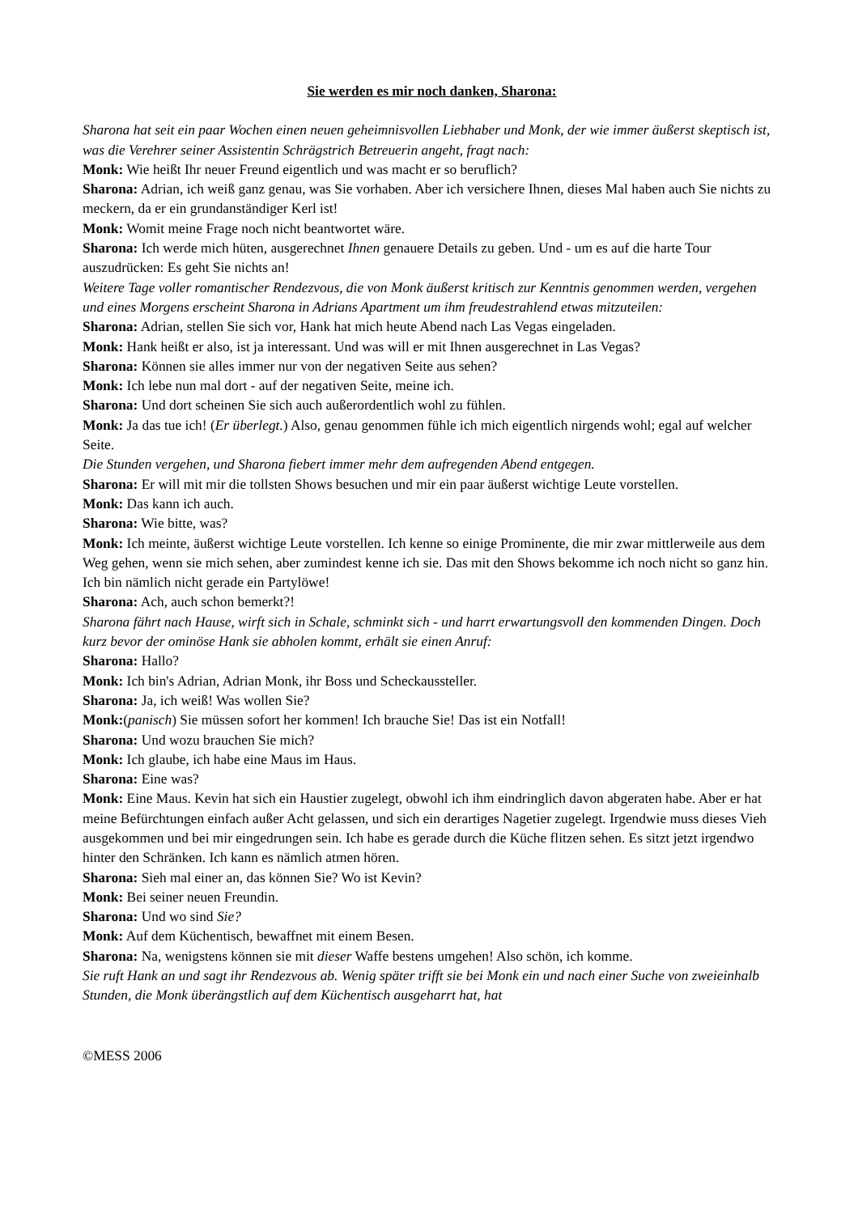Sie werden es mir noch danken, Sharona:
Sharona hat seit ein paar Wochen einen neuen geheimnisvollen Liebhaber und Monk, der wie immer äußerst skeptisch ist, was die Verehrer seiner Assistentin Schrägstrich Betreuerin angeht, fragt nach:
Monk: Wie heißt Ihr neuer Freund eigentlich und was macht er so beruflich?
Sharona: Adrian, ich weiß ganz genau, was Sie vorhaben. Aber ich versichere Ihnen, dieses Mal haben auch Sie nichts zu meckern, da er ein grundanständiger Kerl ist!
Monk: Womit meine Frage noch nicht beantwortet wäre.
Sharona: Ich werde mich hüten, ausgerechnet Ihnen genauere Details zu geben. Und - um es auf die harte Tour auszudrücken: Es geht Sie nichts an!
Weitere Tage voller romantischer Rendezvous, die von Monk äußerst kritisch zur Kenntnis genommen werden, vergehen und eines Morgens erscheint Sharona in Adrians Apartment um ihm freudestrahlend etwas mitzuteilen:
Sharona: Adrian, stellen Sie sich vor, Hank hat mich heute Abend nach Las Vegas eingeladen.
Monk: Hank heißt er also, ist ja interessant. Und was will er mit Ihnen ausgerechnet in Las Vegas?
Sharona: Können sie alles immer nur von der negativen Seite aus sehen?
Monk: Ich lebe nun mal dort - auf der negativen Seite, meine ich.
Sharona: Und dort scheinen Sie sich auch außerordentlich wohl zu fühlen.
Monk: Ja das tue ich! (Er überlegt.) Also, genau genommen fühle ich mich eigentlich nirgends wohl; egal auf welcher Seite.
Die Stunden vergehen, und Sharona fiebert immer mehr dem aufregenden Abend entgegen.
Sharona: Er will mit mir die tollsten Shows besuchen und mir ein paar äußerst wichtige Leute vorstellen.
Monk: Das kann ich auch.
Sharona: Wie bitte, was?
Monk: Ich meinte, äußerst wichtige Leute vorstellen. Ich kenne so einige Prominente, die mir zwar mittlerweile aus dem Weg gehen, wenn sie mich sehen, aber zumindest kenne ich sie. Das mit den Shows bekomme ich noch nicht so ganz hin. Ich bin nämlich nicht gerade ein Partylöwe!
Sharona: Ach, auch schon bemerkt?!
Sharona fährt nach Hause, wirft sich in Schale, schminkt sich - und harrt erwartungsvoll den kommenden Dingen. Doch kurz bevor der ominöse Hank sie abholen kommt, erhält sie einen Anruf:
Sharona: Hallo?
Monk: Ich bin's Adrian, Adrian Monk, ihr Boss und Scheckaussteller.
Sharona: Ja, ich weiß! Was wollen Sie?
Monk:(panisch) Sie müssen sofort her kommen! Ich brauche Sie! Das ist ein Notfall!
Sharona: Und wozu brauchen Sie mich?
Monk: Ich glaube, ich habe eine Maus im Haus.
Sharona: Eine was?
Monk: Eine Maus. Kevin hat sich ein Haustier zugelegt, obwohl ich ihm eindringlich davon abgeraten habe. Aber er hat meine Befürchtungen einfach außer Acht gelassen, und sich ein derartiges Nagetier zugelegt. Irgendwie muss dieses Vieh ausgekommen und bei mir eingedrungen sein. Ich habe es gerade durch die Küche flitzen sehen. Es sitzt jetzt irgendwo hinter den Schränken. Ich kann es nämlich atmen hören.
Sharona: Sieh mal einer an, das können Sie? Wo ist Kevin?
Monk: Bei seiner neuen Freundin.
Sharona: Und wo sind Sie?
Monk: Auf dem Küchentisch, bewaffnet mit einem Besen.
Sharona: Na, wenigstens können sie mit dieser Waffe bestens umgehen! Also schön, ich komme.
Sie ruft Hank an und sagt ihr Rendezvous ab. Wenig später trifft sie bei Monk ein und nach einer Suche von zweieinhalb Stunden, die Monk überängstlich auf dem Küchentisch ausgeharrt hat, hat
©MESS 2006